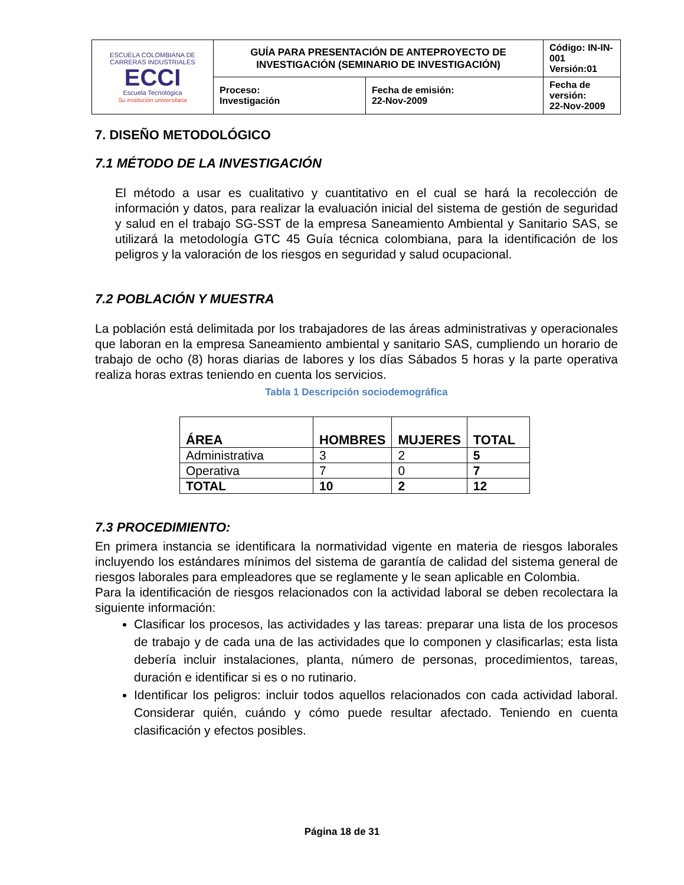| ESCUELA COLOMBIANA DE CARRERAS INDUSTRIALES ECCI Escuela Tecnológica Su institución universitaria | GUÍA PARA PRESENTACIÓN DE ANTEPROYECTO DE INVESTIGACIÓN (SEMINARIO DE INVESTIGACIÓN) | | Código: IN-IN-001 Versión:01 |
| | Proceso: Investigación | Fecha de emisión: 22-Nov-2009 | Fecha de versión: 22-Nov-2009 |
7. DISEÑO METODOLÓGICO
7.1 MÉTODO DE LA INVESTIGACIÓN
El método a usar es cualitativo y cuantitativo en el cual se hará la recolección de información y datos, para realizar la evaluación inicial del sistema de gestión de seguridad y salud en el trabajo SG-SST de la empresa Saneamiento Ambiental y Sanitario SAS, se utilizará la metodología GTC 45 Guía técnica colombiana, para la identificación de los peligros y la valoración de los riesgos en seguridad y salud ocupacional.
7.2 POBLACIÓN Y MUESTRA
La población está delimitada por los trabajadores de las áreas administrativas y operacionales que laboran en la empresa Saneamiento ambiental y sanitario SAS, cumpliendo un horario de trabajo de ocho (8) horas diarias de labores y los días Sábados 5 horas y la parte operativa realiza horas extras teniendo en cuenta los servicios.
Tabla 1 Descripción sociodemográfica
| ÁREA | HOMBRES | MUJERES | TOTAL |
| --- | --- | --- | --- |
| Administrativa | 3 | 2 | 5 |
| Operativa | 7 | 0 | 7 |
| TOTAL | 10 | 2 | 12 |
7.3 PROCEDIMIENTO:
En primera instancia se identificara la normatividad vigente en materia de riesgos laborales incluyendo los estándares mínimos del sistema de garantía de calidad del sistema general de riesgos laborales para empleadores que se reglamente y le sean aplicable en Colombia.
Para la identificación de riesgos relacionados con la actividad laboral se deben recolectara la siguiente información:
Clasificar los procesos, las actividades y las tareas: preparar una lista de los procesos de trabajo y de cada una de las actividades que lo componen y clasificarlas; esta lista debería incluir instalaciones, planta, número de personas, procedimientos, tareas, duración e identificar si es o no rutinario.
Identificar los peligros: incluir todos aquellos relacionados con cada actividad laboral. Considerar quién, cuándo y cómo puede resultar afectado. Teniendo en cuenta clasificación y efectos posibles.
Página 18 de 31